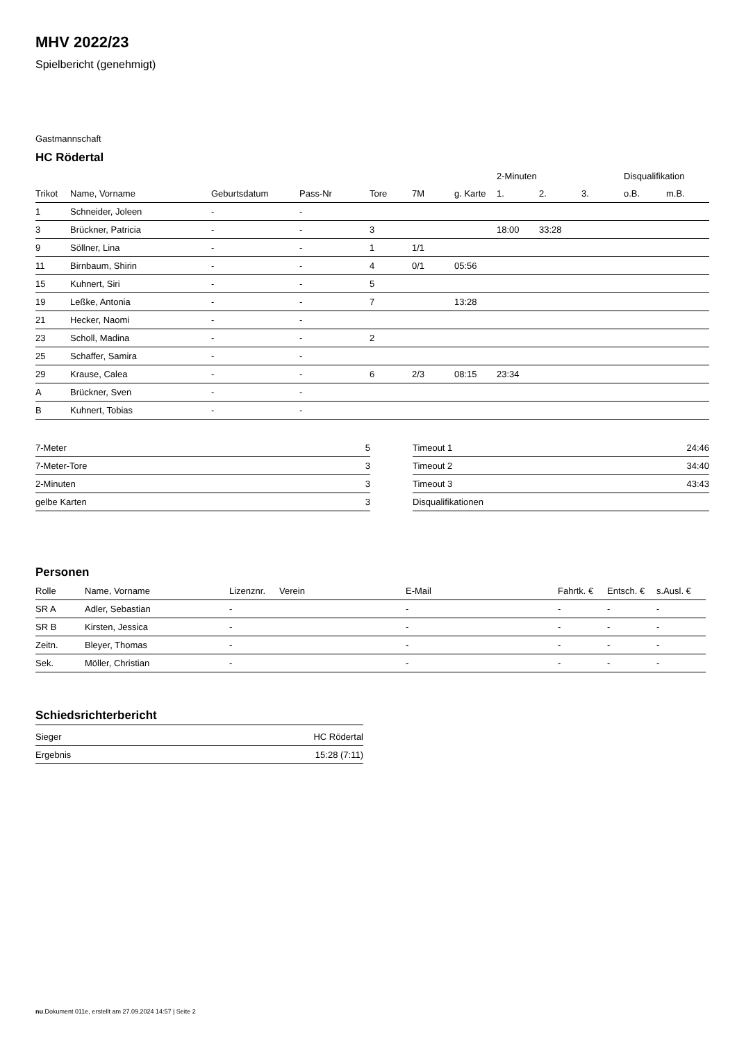MHV 2022/23
Spielbericht (genehmigt)
Gastmannschaft
HC Rödertal
| | | | | | | | 2-Minuten | | | Disqualifikation | |
| --- | --- | --- | --- | --- | --- | --- | --- | --- | --- | --- | --- |
| Trikot | Name, Vorname | Geburtsdatum | Pass-Nr | Tore | 7M | g. Karte | 1. | 2. | 3. | o.B. | m.B. |
| 1 | Schneider, Joleen | - | - | | | | | | | | |
| 3 | Brückner, Patricia | - | - | 3 | | | 18:00 | 33:28 | | | |
| 9 | Söllner, Lina | - | - | 1 | 1/1 | | | | | | |
| 11 | Birnbaum, Shirin | - | - | 4 | 0/1 | 05:56 | | | | | |
| 15 | Kuhnert, Siri | - | - | 5 | | | | | | | |
| 19 | Leßke, Antonia | - | - | 7 | | 13:28 | | | | | |
| 21 | Hecker, Naomi | - | - | | | | | | | | |
| 23 | Scholl, Madina | - | - | 2 | | | | | | | |
| 25 | Schaffer, Samira | - | - | | | | | | | | |
| 29 | Krause, Calea | - | - | 6 | 2/3 | 08:15 | 23:34 | | | | |
| A | Brückner, Sven | - | - | | | | | | | | |
| B | Kuhnert, Tobias | - | - | | | | | | | | |
| 7-Meter | 5 |
| 7-Meter-Tore | 3 |
| 2-Minuten | 3 |
| gelbe Karten | 3 |
| Timeout 1 | 24:46 |
| Timeout 2 | 34:40 |
| Timeout 3 | 43:43 |
| Disqualifikationen | |
Personen
| Rolle | Name, Vorname | Lizenznr. | Verein | E-Mail | Fahrtk. € | Entsch. € | s.Ausl. € |
| --- | --- | --- | --- | --- | --- | --- | --- |
| SR A | Adler, Sebastian | - | | - | - | - | - |
| SR B | Kirsten, Jessica | - | | - | - | - | - |
| Zeitn. | Bleyer, Thomas | - | | - | - | - | - |
| Sek. | Möller, Christian | - | | - | - | - | - |
Schiedsrichterbericht
| Sieger | HC Rödertal |
| Ergebnis | 15:28 (7:11) |
nu.Dokument 011e, erstellt am 27.09.2024 14:57 | Seite 2